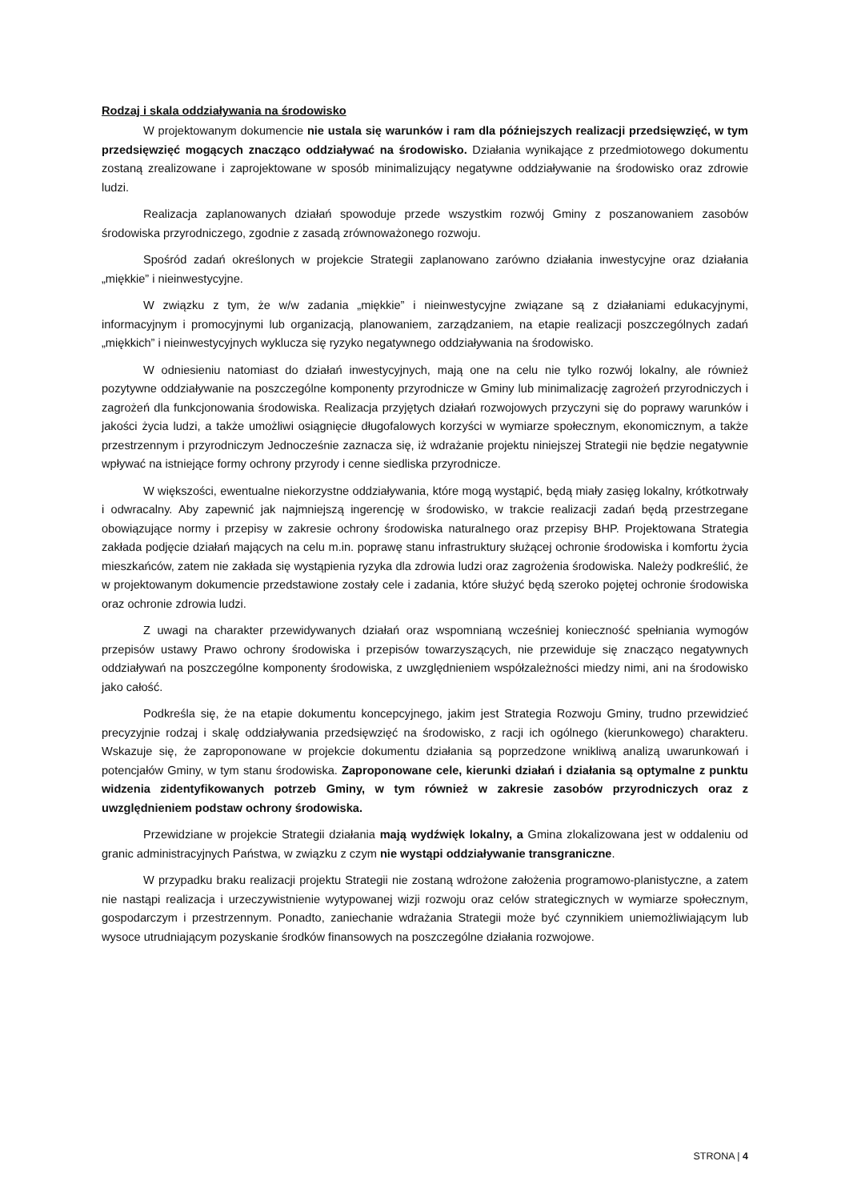Rodzaj i skala oddziaływania na środowisko
W projektowanym dokumencie nie ustala się warunków i ram dla późniejszych realizacji przedsięwzięć, w tym przedsięwzięć mogących znacząco oddziaływać na środowisko. Działania wynikające z przedmiotowego dokumentu zostaną zrealizowane i zaprojektowane w sposób minimalizujący negatywne oddziaływanie na środowisko oraz zdrowie ludzi.
Realizacja zaplanowanych działań spowoduje przede wszystkim rozwój Gminy z poszanowaniem zasobów środowiska przyrodniczego, zgodnie z zasadą zrównoważonego rozwoju.
Spośród zadań określonych w projekcie Strategii zaplanowano zarówno działania inwestycyjne oraz działania „miękkie” i nieinwestycyjne.
W związku z tym, że w/w zadania „miękkie” i nieinwestycyjne związane są z działaniami edukacyjnymi, informacyjnym i promocyjnymi lub organizacją, planowaniem, zarządzaniem, na etapie realizacji poszczególnych zadań „miękkich” i nieinwestycyjnych wyklucza się ryzyko negatywnego oddziaływania na środowisko.
W odniesieniu natomiast do działań inwestycyjnych, mają one na celu nie tylko rozwój lokalny, ale również pozytywne oddziaływanie na poszczególne komponenty przyrodnicze w Gminy lub minimalizację zagrożeń przyrodniczych i zagrożeń dla funkcjonowania środowiska. Realizacja przyjętych działań rozwojowych przyczyni się do poprawy warunków i jakości życia ludzi, a także umożliwi osiągnięcie długofalowych korzyści w wymiarze społecznym, ekonomicznym, a także przestrzennym i przyrodniczym Jednocześnie zaznacza się, iż wdrażanie projektu niniejszej Strategii nie będzie negatywnie wpływać na istniejące formy ochrony przyrody i cenne siedliska przyrodnicze.
W większości, ewentualne niekorzystne oddziaływania, które mogą wystąpić, będą miały zasięg lokalny, krótkotrwały i odwracalny. Aby zapewnić jak najmniejszą ingerencję w środowisko, w trakcie realizacji zadań będą przestrzegane obowiązujące normy i przepisy w zakresie ochrony środowiska naturalnego oraz przepisy BHP. Projektowana Strategia zakłada podjęcie działań mających na celu m.in. poprawę stanu infrastruktury służącej ochronie środowiska i komfortu życia mieszkańców, zatem nie zakłada się wystąpienia ryzyka dla zdrowia ludzi oraz zagrożenia środowiska. Należy podkreślić, że w projektowanym dokumencie przedstawione zostały cele i zadania, które służyć będą szeroko pojętej ochronie środowiska oraz ochronie zdrowia ludzi.
Z uwagi na charakter przewidywanych działań oraz wspomnianą wcześniej konieczność spełniania wymogów przepisów ustawy Prawo ochrony środowiska i przepisów towarzyszących, nie przewiduje się znacząco negatywnych oddziaływań na poszczególne komponenty środowiska, z uwzględnieniem współzależności miedzy nimi, ani na środowisko jako całość.
Podkreśla się, że na etapie dokumentu koncepcyjnego, jakim jest Strategia Rozwoju Gminy, trudno przewidzieć precyzyjnie rodzaj i skalę oddziaływania przedsięwzięć na środowisko, z racji ich ogólnego (kierunkowego) charakteru. Wskazuje się, że zaproponowane w projekcie dokumentu działania są poprzedzone wnikliwą analizą uwarunkowań i potencjałów Gminy, w tym stanu środowiska. Zaproponowane cele, kierunki działań i działania są optymalne z punktu widzenia zidentyfikowanych potrzeb Gminy, w tym również w zakresie zasobów przyrodniczych oraz z uwzględnieniem podstaw ochrony środowiska.
Przewidziane w projekcie Strategii działania mają wydźwięk lokalny, a Gmina zlokalizowana jest w oddaleniu od granic administracyjnych Państwa, w związku z czym nie wystąpi oddziaływanie transgraniczne.
W przypadku braku realizacji projektu Strategii nie zostaną wdrożone założenia programowo-planistyczne, a zatem nie nastąpi realizacja i urzeczywistnienie wytypowanej wizji rozwoju oraz celów strategicznych w wymiarze społecznym, gospodarczym i przestrzennym. Ponadto, zaniechanie wdrażania Strategii może być czynnikiem uniemożliwiającym lub wysoce utrudniającym pozyskanie środków finansowych na poszczególne działania rozwojowe.
STRONA | 4